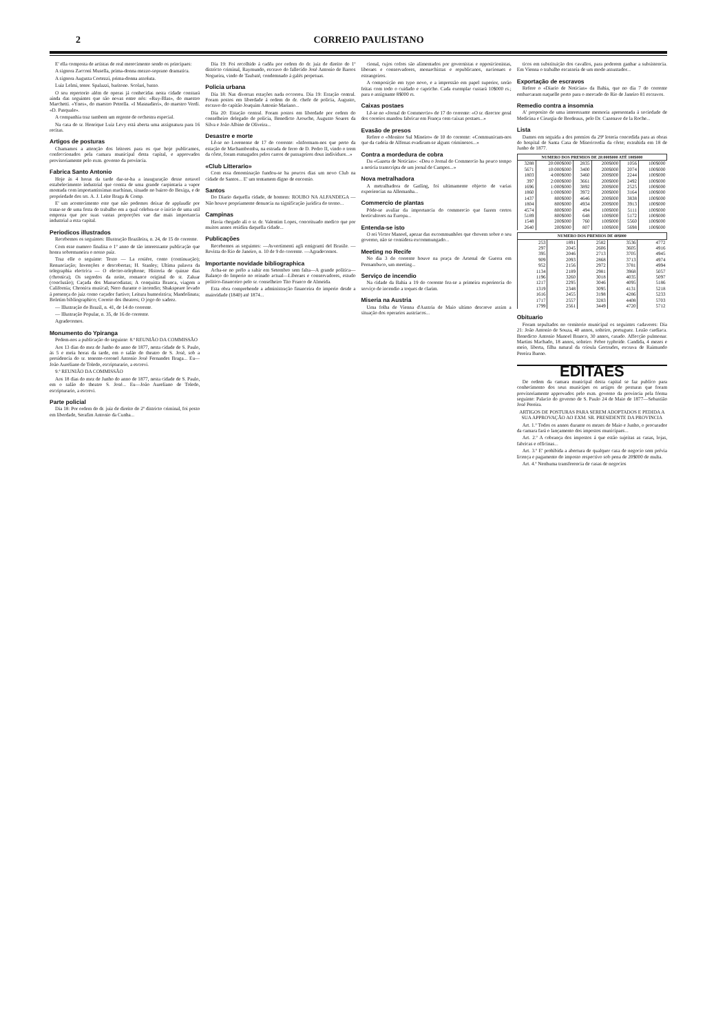2 CORREIO PAULISTANO
E' ella composta de artistas de real merecimento sendo os principaes:
A signora Zacconi Musella, prima-donna mezzo-soprano dramatica.
A signora Augusta Cortezzi, prima-donna assoluta.
Luiz Lelmi, tenor. Spalazzi, baritono. Scolari, basso.
O seu repertorio além de operas já conhecidas nesta cidade constará ainda das seguintes que são novas entre nós: «Ruy-Blas», do maestro Marchetti. «Ynes», do maestro Petrella. «I Masnadieri», do maestro Verdi. «D. Pasquale».
A companhia traz tambem um regente de orchestra especial.
Na casa do sr. Henrique Luiz Levy está aberta uma assignatura para 16 recitas.
Artigos de posturas
Chamamos a attenção dos leitores para os que hoje publicamos, confeccionados pela camara municipal desta capital, e approvados provisoriamente pelo exm. governo da provincia.
Fabrica Santo Antonio
Hoje ás 4 horas da tarde dar-se-ha a inauguração desse notavel estabelecimento industrial que consta de uma grande carpintaria a vapor montada com importantissimas machinas, situado no bairro do Bexiga, e de propriedade dos srs. A. J. Leite Braga & Comp.
E' um acontecimento este que não podemos deixar de applaudir por tratar-se de uma festa do trabalho em a qual celebra-se o inicio de uma util empreza que por suas vastas proporções vae dar mais importancia industrial a esta capital.
Periodicos illustrados
Recebemos os seguintes: Illustração Brazileira, n. 24, de 15 do corrente.
Com esse numero finalisa o 1º anno de tão interessante publicação que honra sobremaneira o nosso paiz.
Traz elle o seguinte: Texto — La rosiére, conto (continuação); Renunciação; Invenções e descobertas; H. Stanley; Ultima palavra da telegraphia electrica — O electro-telephone; Historia de quinze dias (chronica); Os segredos da noite, romance original do st. Zaluar (conclusão); Caçada dos Manucodiatas; A conquista Branca, viagem a California; Chronica musical; Nero durante o incendio; Shakspeare levado á presença do juiz como caçador furtivo; Leitura humoristica; Mandolinata; Boletim bibliographico; Correio dos theatros; O jogo do xadrez.
— Illustração do Brazil, n. 41, de 14 do corrente.
— Illustração Popular, n. 35, de 16 do corrente.
Agradecemos.
Monumento do Ypiranga
Pedem-nos a publicação do seguinte: 8.ª REUNIÃO DA COMMISSÃO
Aos 13 dias do mez de Junho do anno de 1877, nesta cidade de S. Paulo, ás 5 e meia horas da tarde, em o salão do theatro de S. José, sob a presidencia do sr. tenente-coronel Antonio José Fernandes Braga... Eu—João Aureliano de Toledo, escripturario, a escrevi.
9.ª REUNIÃO DA COMMISSÃO
Aos 18 dias do mez de Junho do anno de 1877, nesta cidade de S. Paulo, em o salão do theatro S. José... Eu—João Aureliano de Toledo, escripturario, a escrevi.
Parte policial
Dia 18: Por ordem do dr. juiz de direito do 2º districto criminal, foi posto em liberdade, Serafim Antonio da Cunha...
Dia 19: Foi recolhido á cadêa por ordem do dr. juiz de direito do 1º districto criminal, Raymundo, escravo do fallecido José Antonio de Barros Nogueira, vindo de Taubaté, condemnado á galés perpetuas.
Policia urbana
Dia 18: Nas diversas estações nada occorreu. Dia 19: Estação central. Foram postos em liberdade á ordem do dr. chefe de policia, Augusto, escravo do capitão Joaquim Antonio Mariano...
Dia 20: Estação central. Foram postos em liberdade por ordem do conselheiro delegado de policia, Benedicto Arouche, Augusto Soares da Silva e João Albino de Oliveira...
Desastre e morte
Lê-se no Lorenense de 17 do corrente: «Informam-nos que perto da estação de Machambomba, na estrada de ferro de D. Pedro II, vindo o trem da côrte, foram esmagados pelos carros de passageiros dous individuos...»
«Club Litterario»
Com essa denominação fundou-se ha poucos dias um novo Club na cidade de Santos... E' um tentamem digno de encomio.
Santos
Do Diario daquella cidade, de hontem: ROUBO NA ALFANDEGA — Não houve propriamente denuncia na significação juridica do termo...
Campinas
Havia chegado ali o sr. dr. Valentim Lopes, conceituado medico que por muitos annos residira daquella cidade...
Publicações
Recebemos as seguintes: —Avvertimenti agli emigranti del Brasile. —Revista do Rio de Janeiro, n. 10 de 9 do corrente. —Agradecemos.
Importante novidade bibliographica
Acha-se no prélo a sahir em Setembro sem falta—A grande politica—Balanço do Imperio no reinado actual—Liberaes e conservadores, estudo politico-financeiro pelo sr. conselheiro Tito Franco de Almeida.
Esta obra comprehende a administração financeira do imperio desde a maioridade (1840) até 1874...
cional, cujos cofres são alimentados por governistas e opposicionistas, liberaes e conservadores, monarchistas e republicanos, nacionaes e estrangeiros.
A composição em typo novo, e a impressão em papel superior, serão feitas com todo o cuidado e capricho. Cada exemplar custará 10$000 rs.; para o assignante 8$000 rs.
Caixas postaes
Lê-se no «Jornal do Commercio» de 17 do corrente: «O sr. director geral dos correios mandou fabricar em França cem caixas postaes...»
Evasão de presos
Refere o «Monitor Sul Mineiro» de 10 do corrente: «Communicam-nos que da cadeia de Alfenas evadiram-se alguns criminosos...»
Contra a mordedura de cobra
Da «Gazeta de Noticias»: «Deu o Jornal do Commercio ha pouco tempo a noticia transcripta de um jornal de Campos...»
Nova metralhadora
A metralhadora de Gatling, foi ultimamente objecto de varias experiencias na Allemanha...
Commercio de plantas
Póde-se avaliar da importancia do commercio que fazem certos horticultores na Europa...
Entenda-se isto
O rei Victor Manoel, apezar das excommunhões que chovem sobre o seu governo, não se considera excommungado...
Meeting no Recife
No dia 3 do corrente houve na praça do Arsenal de Guerra em Pernambuco, um meeting...
Serviço de incendio
Na cidade da Bahia a 19 do corrente fez-se a primeira experiencia do serviço de incendio a toques de clarim.
Miseria na Austria
Uma folha de Vienna d'Austria de Maio ultimo descreve assim a situação dos operarios austriacos...
ticos em substituição dos cavallos, para poderem ganhar a subsistencia. Em Vienna o trabalho escasseia de um modo assustador...
Exportação de escravos
Refere o «Diario de Noticias» da Bahia, que no dia 7 do corrente embarcaram naquelle porto para o mercado do Rio de Janeiro 81 escravos.
Remedio contra a insomnia
A' proposito de uma interessante memoria apresentada á sociedade de Medicina e Cirurgia de Bordeaux, pelo Dr. Cazenave de la Roche...
Lista
Damos em seguida a dos premios da 29ª loteria concedida para as obras do hospital de Santa Casa de Misericordia da côrte; extrahida em 18 de Junho de 1877.
| NUMERO DOS PREMIOS DE 20:000$000 ATÉ 100$000 | | | | | |
| --- | --- | --- | --- | --- | --- |
| 3288 | 20:000$000 | 2835 | 200$000 | 1056 | 100$000 |
| 5671 | 10:000$000 | 3400 | 200$000 | 2074 | 100$000 |
| 1803 | 4:000$000 | 3460 | 200$000 | 2244 | 100$000 |
| 397 | 2:000$000 | 3661 | 200$000 | 2492 | 100$000 |
| 1696 | 1:000$000 | 3892 | 200$000 | 2525 | 100$000 |
| 1860 | 1:000$000 | 3972 | 200$000 | 3164 | 100$000 |
| 1437 | 800$000 | 4646 | 200$000 | 3838 | 100$000 |
| 1804 | 800$000 | 4934 | 200$000 | 3913 | 100$000 |
| 4574 | 800$000 | 494 | 100$000 | 5111 | 100$000 |
| 5189 | 800$000 | 648 | 100$000 | 5172 | 100$000 |
| 1548 | 200$000 | 760 | 100$000 | 5560 | 100$000 |
| 2640 | 200$000 | 807 | 100$000 | 5698 | 100$000 |
| NUMERO DOS PREMIOS DE 40$000 | | | | |
| --- | --- | --- | --- | --- |
| 253 | 1891 | 2582 | 3536 | 4772 |
| 297 | 2045 | 2606 | 3605 | 4916 |
| 395 | 2046 | 2713 | 3705 | 4945 |
| 909 | 2093 | 2868 | 3713 | 4974 |
| 952 | 2156 | 2972 | 3781 | 4994 |
| 1134 | 2189 | 2981 | 3968 | 5057 |
| 1196 | 3260 | 3018 | 4035 | 5097 |
| 1217 | 2295 | 3046 | 4095 | 5186 |
| 1319 | 2348 | 3095 | 4131 | 5218 |
| 1616 | 2455 | 3198 | 4286 | 5233 |
| 1717 | 2557 | 3283 | 4408 | 5703 |
| 1799 | 2561 | 3449 | 4720 | 5712 |
Obituario
Foram sepultados no cemiterio municipal os seguintes cadaveres: Dia 21: João Antonio de Souza, 40 annos, solteiro, portuguez. Lezão cardiaca. Benedicto Antonio Manoel Branco, 30 annos, casado. Affecção pulmonar. Martins Machado, 18 annos, solteiro. Febre typhoide. Candida, 4 mezes e meio, liberta, filha natural da crioula Gertrudes, escrava de Raimundo Pereira Bueno.
EDITAES
De ordem da camara municipal desta capital se faz publico para conhecimento dos seus municipes os artigos de posturas que foram provisoriamente approvados pelo exm. governo da provincia pela fórma seguinte: Palacio do governo de S. Paulo 24 de Maio de 1877—Sebastião José Pereira.
ARTIGOS DE POSTURAS PARA SEREM ADOPTADOS E PEDIDA A SUA APPROVAÇÃO AO EXM. SR. PRESIDENTE DA PROVINCIA
Art. 1.º Todos os annos durante os mezes de Maio e Junho, o procurador da camara fará o lançamento dos impostos municipaes...
Art. 2.º A cobrança dos impostos á que estão sujeitas as casas, lojas, fabricas e officinas...
Art. 3.º E' prohibida a abertura de qualquer casa de negocio sem prévia licença e pagamento do imposto respectivo sob pena de 20$000 de multa.
Art. 4.º Nenhuma transferencia de casas de negocios